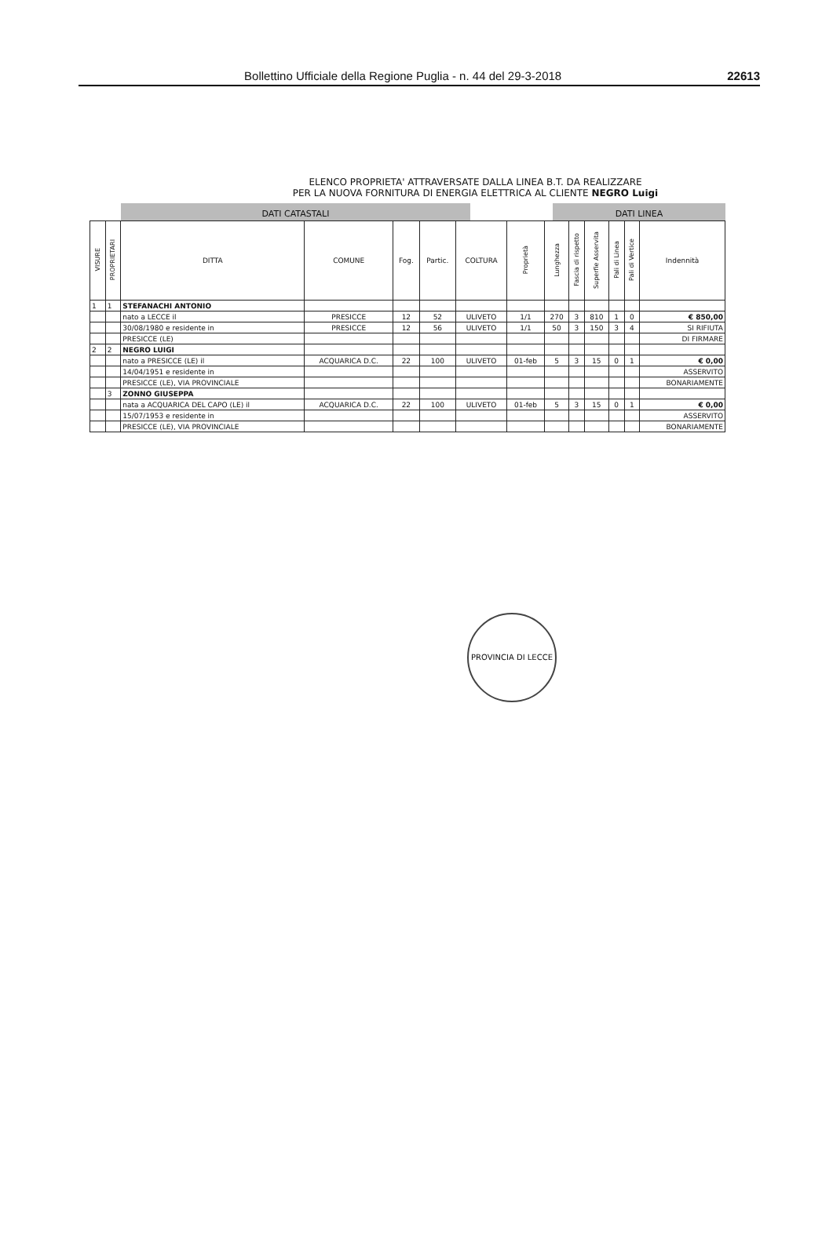Bollettino Ufficiale della Regione Puglia - n. 44 del 29-3-2018 22613
ELENCO PROPRIETA' ATTRAVERSATE DALLA LINEA B.T. DA REALIZZARE
PER LA NUOVA FORNITURA DI ENERGIA ELETTRICA AL CLIENTE NEGRO Luigi
DATI CATASTALI DATI LINEA
| VISURE | PROPRIETARI | DITTA | COMUNE | Fog. | Partic. | COLTURA | Proprietà | Lunghezza | Fascia di rispetto | Superfie Asservita | Pali di Linea | Pali di Vertice | Indennità |
| --- | --- | --- | --- | --- | --- | --- | --- | --- | --- | --- | --- | --- | --- |
| 1 | 1 | STEFANACHI ANTONIO | | | | | | | | | | | |
| | | nato a LECCE il | PRESICCE | 12 | 52 | ULIVETO | 1/1 | 270 | 3 | 810 | 1 | 0 | € 850,00 |
| | | 30/08/1980 e residente in | PRESICCE | 12 | 56 | ULIVETO | 1/1 | 50 | 3 | 150 | 3 | 4 | SI RIFIUTA |
| | | PRESICCE (LE) | | | | | | | | | | | DI FIRMARE |
| 2 | 2 | NEGRO LUIGI | | | | | | | | | | | |
| | | nato a PRESICCE (LE) il | ACQUARICA D.C. | 22 | 100 | ULIVETO | 01-feb | 5 | 3 | 15 | 0 | 1 | € 0,00 |
| | | 14/04/1951 e residente in | | | | | | | | | | | ASSERVITO |
| | | PRESICCE (LE), VIA PROVINCIALE | | | | | | | | | | | BONARIAMENTE |
| | 3 | ZONNO GIUSEPPA | | | | | | | | | | | |
| | | nata a ACQUARICA DEL CAPO (LE) il | ACQUARICA D.C. | 22 | 100 | ULIVETO | 01-feb | 5 | 3 | 15 | 0 | 1 | € 0,00 |
| | | 15/07/1953 e residente in | | | | | | | | | | | ASSERVITO |
| | | PRESICCE (LE), VIA PROVINCIALE | | | | | | | | | | | BONARIAMENTE |
PROVINCIA DI LECCE